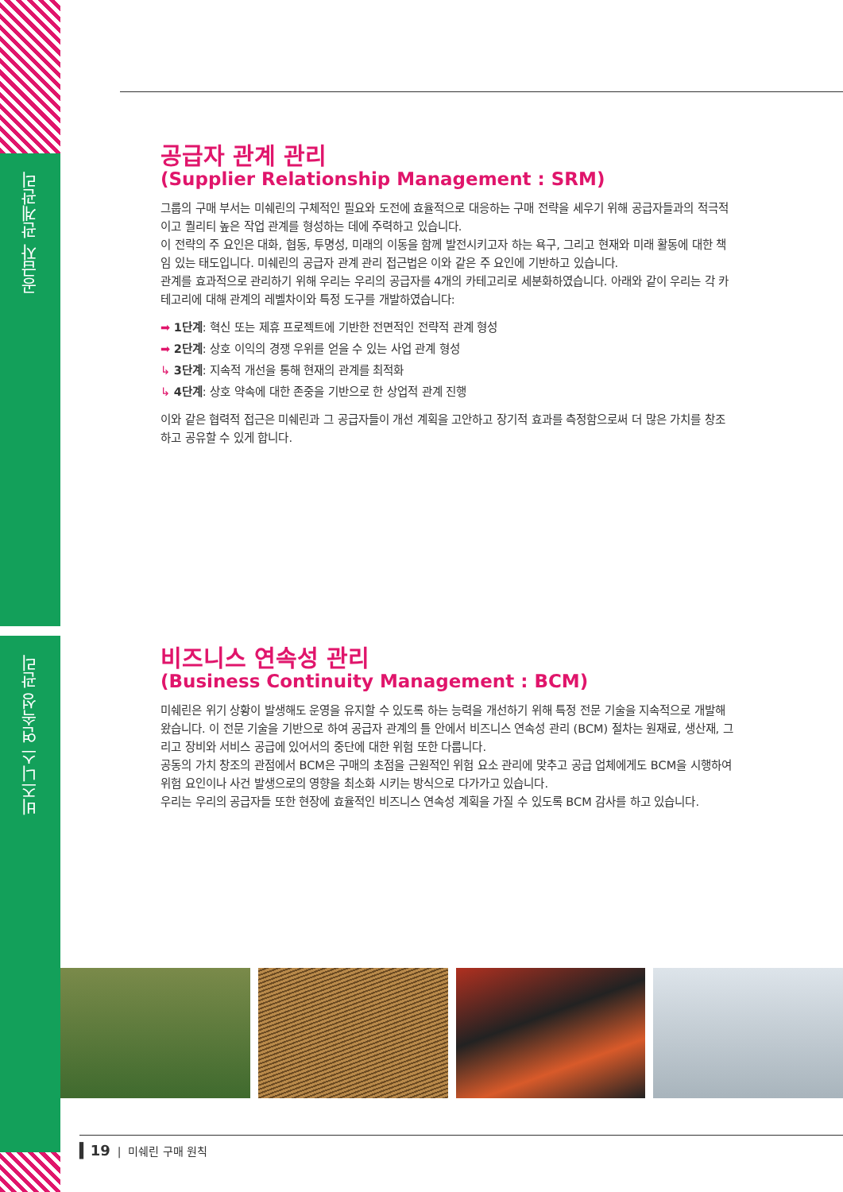공급자 관계관리
비즈니스 연속성 관리
공급자 관계 관리
(Supplier Relationship Management : SRM)
그룹의 구매 부서는 미쉐린의 구체적인 필요와 도전에 효율적으로 대응하는 구매 전략을 세우기 위해 공급자들과의 적극적이고 퀄리티 높은 작업 관계를 형성하는 데에 주력하고 있습니다.
이 전략의 주 요인은 대화, 협동, 투명성, 미래의 이동을 함께 발전시키고자 하는 욕구, 그리고 현재와 미래 활동에 대한 책임 있는 태도입니다. 미쉐린의 공급자 관계 관리 접근법은 이와 같은 주 요인에 기반하고 있습니다.
관계를 효과적으로 관리하기 위해 우리는 우리의 공급자를 4개의 카테고리로 세분화하였습니다. 아래와 같이 우리는 각 카테고리에 대해 관계의 레벨차이와 특정 도구를 개발하였습니다:
➡ 1단계: 혁신 또는 제휴 프로젝트에 기반한 전면적인 전략적 관계 형성
➡ 2단계: 상호 이익의 경쟁 우위를 얻을 수 있는 사업 관계 형성
↳ 3단계: 지속적 개선을 통해 현재의 관계를 최적화
↳ 4단계: 상호 약속에 대한 존중을 기반으로 한 상업적 관계 진행
이와 같은 협력적 접근은 미쉐린과 그 공급자들이 개선 계획을 고안하고 장기적 효과를 측정함으로써 더 많은 가치를 창조하고 공유할 수 있게 합니다.
비즈니스 연속성 관리
(Business Continuity Management : BCM)
미쉐린은 위기 상황이 발생해도 운영을 유지할 수 있도록 하는 능력을 개선하기 위해 특정 전문 기술을 지속적으로 개발해 왔습니다. 이 전문 기술을 기반으로 하여 공급자 관계의 틀 안에서 비즈니스 연속성 관리 (BCM) 절차는 원재료, 생산재, 그리고 장비와 서비스 공급에 있어서의 중단에 대한 위험 또한 다룹니다.
공동의 가치 창조의 관점에서 BCM은 구매의 초점을 근원적인 위험 요소 관리에 맞추고 공급 업체에게도 BCM을 시행하여 위험 요인이나 사건 발생으로의 영향을 최소화 시키는 방식으로 다가가고 있습니다.
우리는 우리의 공급자들 또한 현장에 효율적인 비즈니스 연속성 계획을 가질 수 있도록 BCM 감사를 하고 있습니다.
▍19 | 미쉐린 구매 원칙